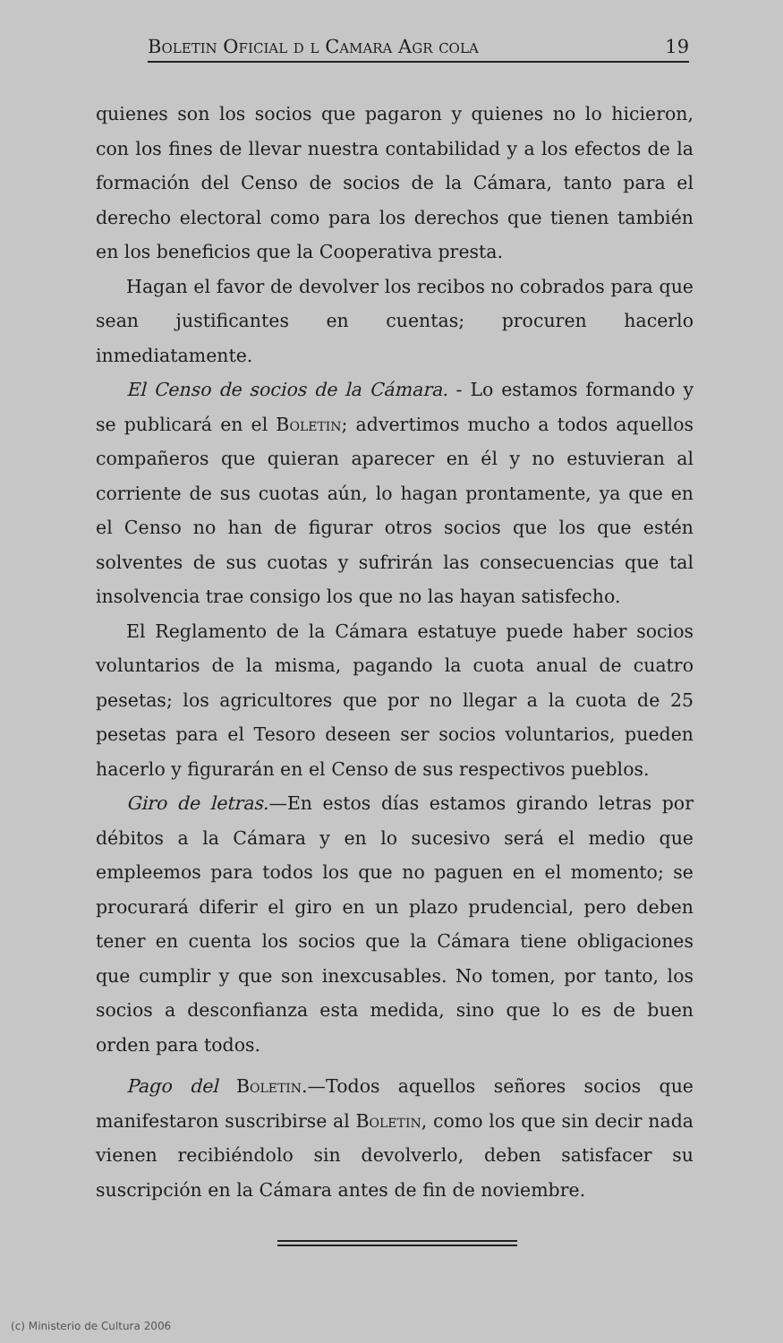Boletin Oficial d l Camara Agr cola 19
quienes son los socios que pagaron y quienes no lo hicieron, con los fines de llevar nuestra contabilidad y a los efectos de la formación del Censo de socios de la Cámara, tanto para el derecho electoral como para los derechos que tienen también en los beneficios que la Cooperativa presta.
Hagan el favor de devolver los recibos no cobrados para que sean justificantes en cuentas; procuren hacerlo inmediatamente.
El Censo de socios de la Cámara. - Lo estamos formando y se publicará en el Boletin; advertimos mucho a todos aquellos compañeros que quieran aparecer en él y no estuvieran al corriente de sus cuotas aún, lo hagan prontamente, ya que en el Censo no han de figurar otros socios que los que estén solventes de sus cuotas y sufrirán las consecuencias que tal insolvencia trae consigo los que no las hayan satisfecho.
El Reglamento de la Cámara estatuye puede haber socios voluntarios de la misma, pagando la cuota anual de cuatro pesetas; los agricultores que por no llegar a la cuota de 25 pesetas para el Tesoro deseen ser socios voluntarios, pueden hacerlo y figurarán en el Censo de sus respectivos pueblos.
Giro de letras.—En estos días estamos girando letras por débitos a la Cámara y en lo sucesivo será el medio que empleemos para todos los que no paguen en el momento; se procurará diferir el giro en un plazo prudencial, pero deben tener en cuenta los socios que la Cámara tiene obligaciones que cumplir y que son inexcusables. No tomen, por tanto, los socios a desconfianza esta medida, sino que lo es de buen orden para todos.
Pago del Boletin.—Todos aquellos señores socios que manifestaron suscribirse al Boletin, como los que sin decir nada vienen recibiéndolo sin devolverlo, deben satisfacer su suscripción en la Cámara antes de fin de noviembre.
(c) Ministerio de Cultura 2006